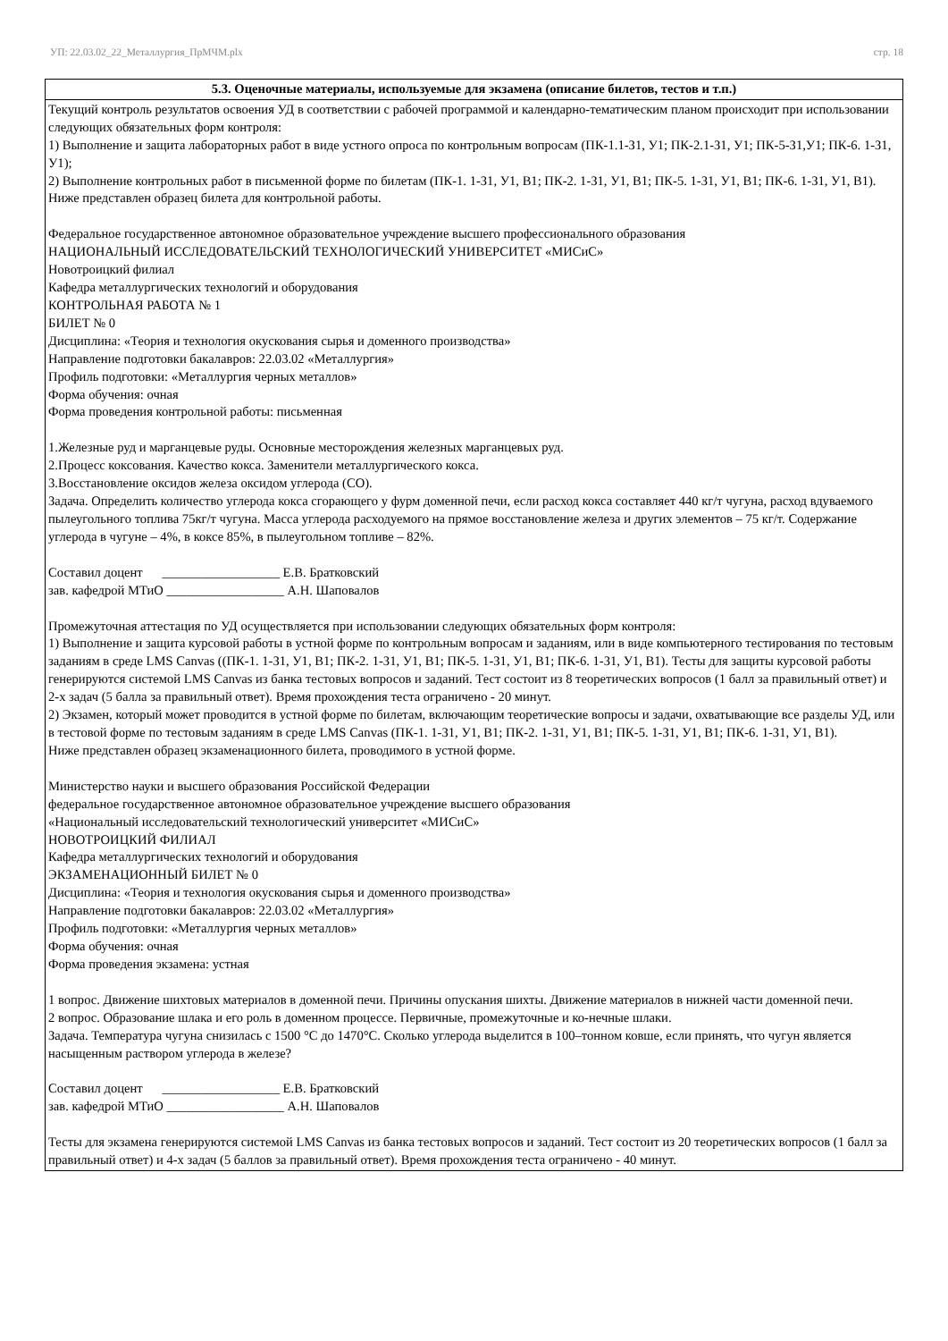УП: 22.03.02_22_Металлургия_ПрМЧМ.plx стр. 18
| 5.3. Оценочные материалы, используемые для экзамена (описание билетов, тестов и т.п.) |
| --- |
| Текущий контроль результатов освоения УД в соответствии с рабочей программой и календарно-тематическим планом происходит при использовании следующих обязательных форм контроля: 1) Выполнение и защита лабораторных работ в виде устного опроса по контрольным вопросам (ПК-1.1-З1, У1; ПК-2.1-З1, У1; ПК-5-З1,У1; ПК-6. 1-З1, У1); 2) Выполнение контрольных работ в письменной форме по билетам (ПК-1. 1-З1, У1, В1; ПК-2. 1-З1, У1, В1; ПК-5. 1-З1, У1, В1; ПК-6. 1-З1, У1, В1). Ниже представлен образец билета для контрольной работы. Федеральное государственное автономное образовательное учреждение высшего профессионального образования НАЦИОНАЛЬНЫЙ ИССЛЕДОВАТЕЛЬСКИЙ ТЕХНОЛОГИЧЕСКИЙ УНИВЕРСИТЕТ «МИСиС» Новотроицкий филиал Кафедра металлургических технологий и оборудования КОНТРОЛЬНАЯ РАБОТА № 1 БИЛЕТ № 0 Дисциплина: «Теория и технология окускования сырья и доменного производства» Направление подготовки бакалавров: 22.03.02 «Металлургия» Профиль подготовки: «Металлургия черных металлов» Форма обучения: очная Форма проведения контрольной работы: письменная 1.Железные руд и марганцевые руды. Основные месторождения железных марганцевых руд. 2.Процесс коксования. Качество кокса. Заменители металлургического кокса. 3.Восстановление оксидов железа оксидом углерода (CO). Задача. Определить количество углерода кокса сгорающего у фурм доменной печи, если расход кокса составляет 440 кг/т чугуна, расход вдуваемого пылеугольного топлива 75кг/т чугуна. Масса углерода расходуемого на прямое восстановление железа и других элементов – 75 кг/т. Содержание углерода в чугуне – 4%, в коксе 85%, в пылеугольном топливе – 82%. Составил доцент __________________ Е.В. Братковский зав. кафедрой МТиО __________________ А.Н. Шаповалов Промежуточная аттестация по УД осуществляется при использовании следующих обязательных форм контроля: 1) Выполнение и защита курсовой работы в устной форме по контрольным вопросам и заданиям, или в виде компьютерного тестирования по тестовым заданиям в среде LMS Canvas ((ПК-1. 1-З1, У1, В1; ПК-2. 1-З1, У1, В1; ПК-5. 1-З1, У1, В1; ПК-6. 1-З1, У1, В1). Тесты для защиты курсовой работы генерируются системой LMS Canvas из банка тестовых вопросов и заданий. Тест состоит из 8 теоретических вопросов (1 балл за правильный ответ) и 2-х задач (5 балла за правильный ответ). Время прохождения теста ограничено - 20 минут. 2) Экзамен, который может проводится в устной форме по билетам, включающим теоретические вопросы и задачи, охватывающие все разделы УД, или в тестовой форме по тестовым заданиям в среде LMS Canvas (ПК-1. 1-З1, У1, В1; ПК-2. 1-З1, У1, В1; ПК-5. 1-З1, У1, В1; ПК-6. 1-З1, У1, В1). Ниже представлен образец экзаменационного билета, проводимого в устной форме. Министерство науки и высшего образования Российской Федерации федеральное государственное автономное образовательное учреждение высшего образования «Национальный исследовательский технологический университет «МИСиС» НОВОТРОИЦКИЙ ФИЛИАЛ Кафедра металлургических технологий и оборудования ЭКЗАМЕНАЦИОННЫЙ БИЛЕТ № 0 Дисциплина: «Теория и технология окускования сырья и доменного производства» Направление подготовки бакалавров: 22.03.02 «Металлургия» Профиль подготовки: «Металлургия черных металлов» Форма обучения: очная Форма проведения экзамена: устная 1 вопрос. Движение шихтовых материалов в доменной печи. Причины опускания шихты. Движение материалов в нижней части доменной печи. 2 вопрос. Образование шлака и его роль в доменном процессе. Первичные, промежуточные и ко-нечные шлаки. Задача. Температура чугуна снизилась с 1500 °С до 1470°С. Сколько углерода выделится в 100–тонном ковше, если принять, что чугун является насыщенным раствором углерода в железе? Составил доцент __________________ Е.В. Братковский зав. кафедрой МТиО __________________ А.Н. Шаповалов Тесты для экзамена генерируются системой LMS Canvas из банка тестовых вопросов и заданий. Тест состоит из 20 теоретических вопросов (1 балл за правильный ответ) и 4-х задач (5 баллов за правильный ответ). Время прохождения теста ограничено - 40 минут. |